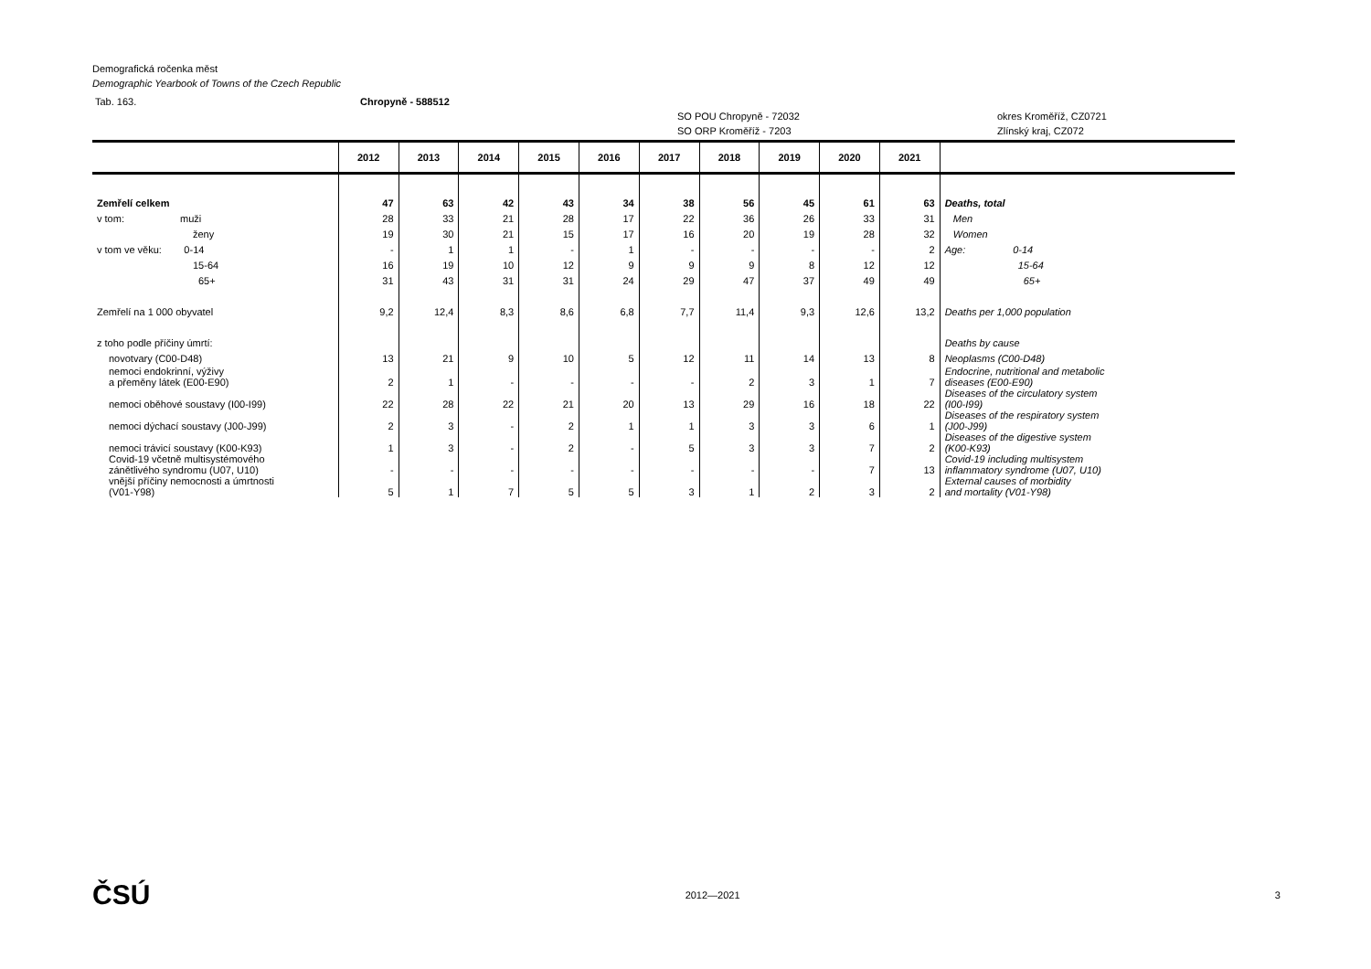Demografická ročenka měst
Demographic Yearbook of Towns of the Czech Republic
Tab. 163. Chropyně - 588512
SO POU Chropyně - 72032
SO ORP Kroměříž - 7203 okres Kroměříž, CZ0721
Zlínský kraj, CZ072
| | 2012 | 2013 | 2014 | 2015 | 2016 | 2017 | 2018 | 2019 | 2020 | 2021 | |
| --- | --- | --- | --- | --- | --- | --- | --- | --- | --- | --- | --- |
| Zemřelí celkem | 47 | 63 | 42 | 43 | 34 | 38 | 56 | 45 | 61 | 63 | Deaths, total |
| v tom: muži | 28 | 33 | 21 | 28 | 17 | 22 | 36 | 26 | 33 | 31 | Men |
| ženy | 19 | 30 | 21 | 15 | 17 | 16 | 20 | 19 | 28 | 32 | Women |
| v tom ve věku: 0-14 | - | 1 | 1 | - | 1 | - | - | - | - | 2 | Age: 0-14 |
| 15-64 | 16 | 19 | 10 | 12 | 9 | 9 | 9 | 8 | 12 | 12 | 15-64 |
| 65+ | 31 | 43 | 31 | 31 | 24 | 29 | 47 | 37 | 49 | 49 | 65+ |
| Zemřelí na 1 000 obyvatel | 9,2 | 12,4 | 8,3 | 8,6 | 6,8 | 7,7 | 11,4 | 9,3 | 12,6 | 13,2 | Deaths per 1,000 population |
| z toho podle příčiny úmrtí: | | | | | | | | | | | Deaths by cause |
| novotvary (C00-D48) | 13 | 21 | 9 | 10 | 5 | 12 | 11 | 14 | 13 | 8 | Neoplasms (C00-D48) |
| nemoci endokrinní, výživy a přeměny látek (E00-E90) | 2 | 1 | - | - | - | - | 2 | 3 | 1 | 7 | Endocrine, nutritional and metabolic diseases (E00-E90) |
| nemoci oběhové soustavy (I00-I99) | 22 | 28 | 22 | 21 | 20 | 13 | 29 | 16 | 18 | 22 | Diseases of the circulatory system (I00-I99) |
| nemoci dýchací soustavy (J00-J99) | 2 | 3 | - | 2 | 1 | 1 | 3 | 3 | 6 | 1 | Diseases of the respiratory system (J00-J99) |
| nemoci trávicí soustavy (K00-K93) | 1 | 3 | - | 2 | - | 5 | 3 | 3 | 7 | 2 | Diseases of the digestive system (K00-K93) |
| Covid-19 včetně multisystémového zánětlivého syndromu (U07, U10) | - | - | - | - | - | - | - | - | 7 | 13 | Covid-19 including multisystem inflammatory syndrome (U07, U10) |
| vnější příčiny nemocnosti a úmrtnosti (V01-Y98) | 5 | 1 | 7 | 5 | 5 | 3 | 1 | 2 | 3 | 2 | External causes of morbidity and mortality (V01-Y98) |
ČSÚ 2012—2021 3